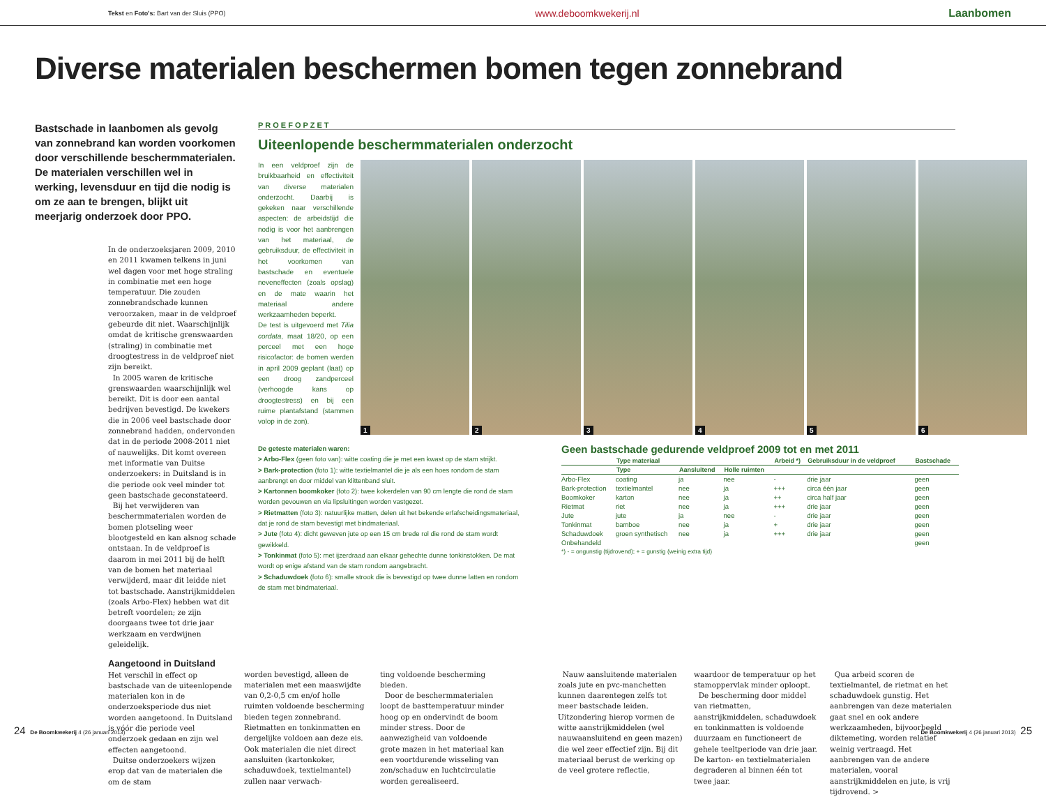Tekst en Foto's: Bart van der Sluis (PPO) www.deboomkwekerij.nl Laanbomen
Diverse materialen beschermen bomen tegen zonnebrand
Bastschade in laanbomen als gevolg van zonnebrand kan worden voorkomen door verschillende beschermmaterialen. De materialen verschillen wel in werking, levensduur en tijd die nodig is om ze aan te brengen, blijkt uit meerjarig onderzoek door PPO.
In de onderzoeksjaren 2009, 2010 en 2011 kwamen telkens in juni wel dagen voor met hoge straling in combinatie met een hoge temperatuur. Die zouden zonnebrandschade kunnen veroorzaken, maar in de veldproef gebeurde dit niet. Waarschijnlijk omdat de kritische grenswaarden (straling) in combinatie met droogtestress in de veldproef niet zijn bereikt.
In 2005 waren de kritische grenswaarden waarschijnlijk wel bereikt. Dit is door een aantal bedrijven bevestigd. De kwekers die in 2006 veel bastschade door zonnebrand hadden, ondervonden dat in de periode 2008-2011 niet of nauwelijks. Dit komt overeen met informatie van Duitse onderzoekers: in Duitsland is in die periode ook veel minder tot geen bastschade geconstateerd.
Bij het verwijderen van beschermmaterialen worden de bomen plotseling weer blootgesteld en kan alsnog schade ontstaan. In de veldproef is daarom in mei 2011 bij de helft van de bomen het materiaal verwijderd, maar dit leidde niet tot bastschade. Aanstrijkmiddelen (zoals Arbo-Flex) hebben wat dit betreft voordelen; ze zijn doorgaans twee tot drie jaar werkzaam en verdwijnen geleidelijk.
PROEFOPZET
Uiteenlopende beschermmaterialen onderzocht
In een veldproef zijn de bruikbaarheid en effectiviteit van diverse materialen onderzocht. Daarbij is gekeken naar verschillende aspecten: de arbeidstijd die nodig is voor het aanbrengen van het materiaal, de gebruiksduur, de effectiviteit in het voorkomen van bastschade en eventuele neveneffecten (zoals opslag) en de mate waarin het materiaal andere werkzaamheden beperkt.
De test is uitgevoerd met Tilia cordata, maat 18/20, op een perceel met een hoge risicofactor: de bomen werden in april 2009 geplant (laat) op een droog zandperceel (verhoogde kans op droogtestress) en bij een ruime plantafstand (stammen volop in de zon).
1
2
3
4
5
6
De geteste materialen waren:
> Arbo-Flex (geen foto van): witte coating die je met een kwast op de stam strijkt.
> Bark-protection (foto 1): witte textielmantel die je als een hoes rondom de stam aanbrengt en door middel van klittenband sluit.
> Kartonnen boomkoker (foto 2): twee kokerdelen van 90 cm lengte die rond de stam worden gevouwen en via lipsluitingen worden vastgezet.
> Rietmatten (foto 3): natuurlijke matten, delen uit het bekende erfafscheidingsmateriaal, dat je rond de stam bevestigt met bindmateriaal.
> Jute (foto 4): dicht geweven jute op een 15 cm brede rol die rond de stam wordt gewikkeld.
> Tonkinmat (foto 5): met ijzerdraad aan elkaar gehechte dunne tonkinstokken. De mat wordt op enige afstand van de stam rondom aangebracht.
> Schaduwdoek (foto 6): smalle strook die is bevestigd op twee dunne latten en rondom de stam met bindmateriaal.
Geen bastschade gedurende veldproef 2009 tot en met 2011
| | Type materiaal | | | Arbeid *) | Gebruiksduur in de veldproef | Bastschade |
| --- | --- | --- | --- | --- | --- | --- |
| | Type | Aansluitend | Holle ruimten | | | |
| Arbo-Flex | coating | ja | nee | - | drie jaar | geen |
| Bark-protection | textielmantel | nee | ja | +++ | circa één jaar | geen |
| Boomkoker | karton | nee | ja | ++ | circa half jaar | geen |
| Rietmat | riet | nee | ja | +++ | drie jaar | geen |
| Jute | jute | ja | nee | - | drie jaar | geen |
| Tonkinmat | bamboe | nee | ja | + | drie jaar | geen |
| Schaduwdoek | groen synthetisch | nee | ja | +++ | drie jaar | geen |
| Onbehandeld | | | | | | geen |
| *) - = ongunstig (tijdrovend); + = gunstig (weinig extra tijd) | | | | | | |
Aangetoond in Duitsland
Het verschil in effect op bastschade van de uiteenlopende materialen kon in de onderzoeksperiode dus niet worden aangetoond. In Duitsland is vóór die periode veel onderzoek gedaan en zijn wel effecten aangetoond.
Duitse onderzoekers wijzen erop dat van de materialen die om de stam
worden bevestigd, alleen de materialen met een maaswijdte van 0,2-0,5 cm en/of holle ruimten voldoende bescherming bieden tegen zonnebrand. Rietmatten en tonkinmatten en dergelijke voldoen aan deze eis. Ook materialen die niet direct aansluiten (kartonkoker, schaduwdoek, textielmantel) zullen naar verwach-
ting voldoende bescherming bieden.
Door de beschermmaterialen loopt de basttemperatuur minder hoog op en ondervindt de boom minder stress. Door de aanwezigheid van voldoende grote mazen in het materiaal kan een voortdurende wisseling van zon/schaduw en luchtcirculatie worden gerealiseerd.
Nauw aansluitende materialen zoals jute en pvc-manchetten kunnen daarentegen zelfs tot meer bastschade leiden. Uitzondering hierop vormen de witte aanstrijkmiddelen (wel nauwaansluitend en geen mazen) die wel zeer effectief zijn. Bij dit materiaal berust de werking op de veel grotere reflectie,
waardoor de temperatuur op het stamoppervlak minder oploopt.
De bescherming door middel van rietmatten, aanstrijkmiddelen, schaduwdoek en tonkinmatten is voldoende duurzaam en functioneert de gehele teeltperiode van drie jaar. De karton- en textielmaterialen degraderen al binnen één tot twee jaar.
Qua arbeid scoren de textielmantel, de rietmat en het schaduwdoek gunstig. Het aanbrengen van deze materialen gaat snel en ook andere werkzaamheden, bijvoorbeeld diktemeting, worden relatief weinig vertraagd. Het aanbrengen van de andere materialen, vooral aanstrijkmiddelen en jute, is vrij tijdrovend. >
24 De Boomkwekerij 4 (26 januari 2013) De Boomkwekerij 4 (26 januari 2013) 25